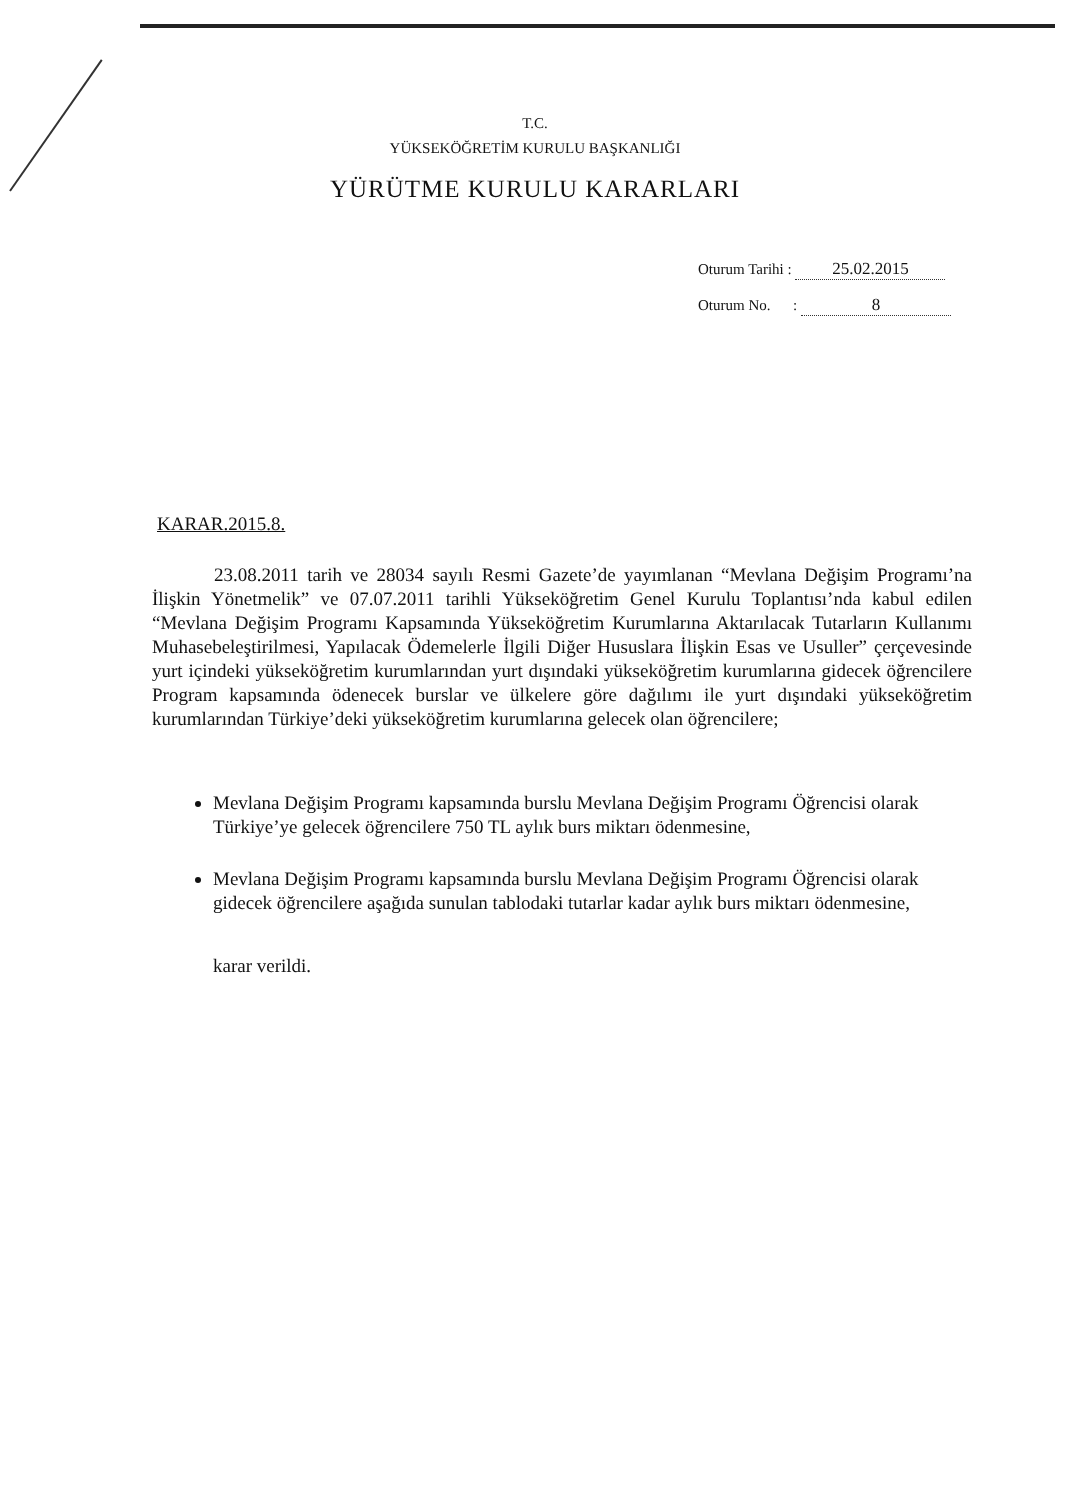T.C.
YÜKSEKÖĞRETİM KURULU BAŞKANLIĞI
YÜRÜTME KURULU KARARLARI
Oturum Tarihi : 25.02.2015
Oturum No. : 8
KARAR.2015.8.
23.08.2011 tarih ve 28034 sayılı Resmi Gazete’de yayımlanan “Mevlana Değişim Programı’na İlişkin Yönetmelik” ve 07.07.2011 tarihli Yükseköğretim Genel Kurulu Toplantısı’nda kabul edilen “Mevlana Değişim Programı Kapsamında Yükseköğretim Kurumlarına Aktarılacak Tutarların Kullanımı Muhasebeleştirilmesi, Yapılacak Ödemelerle İlgili Diğer Hususlara İlişkin Esas ve Usuller” çerçevesinde yurt içindeki yükseköğretim kurumlarından yurt dışındaki yükseköğretim kurumlarına gidecek öğrencilere Program kapsamında ödenecek burslar ve ülkelere göre dağılımı ile yurt dışındaki yükseköğretim kurumlarından Türkiye’deki yükseköğretim kurumlarına gelecek olan öğrencilere;
Mevlana Değişim Programı kapsamında burslu Mevlana Değişim Programı Öğrencisi olarak Türkiye’ye gelecek öğrencilere 750 TL aylık burs miktarı ödenmesine,
Mevlana Değişim Programı kapsamında burslu Mevlana Değişim Programı Öğrencisi olarak gidecek öğrencilere aşağıda sunulan tablodaki tutarlar kadar aylık burs miktarı ödenmesine,
karar verildi.